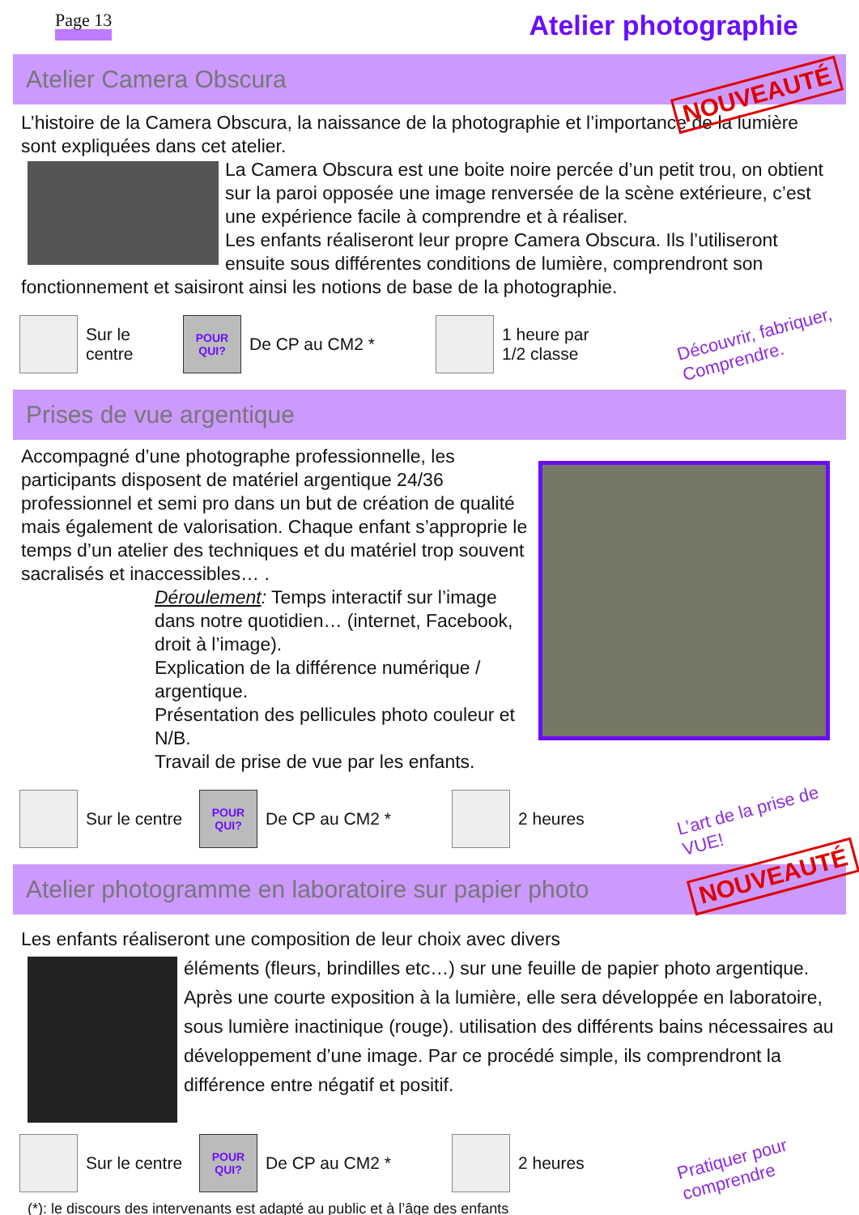Page 13
Atelier photographie
Atelier Camera Obscura
NOUVEAUTÉ
L’histoire de la Camera Obscura, la naissance de la photographie et l’importance de la lumière sont expliquées dans cet atelier.
La Camera Obscura est une boite noire percée d’un petit trou, on obtient sur la paroi opposée une image renversée de la scène extérieure, c’est une expérience facile à comprendre et à réaliser.
Les enfants réaliseront leur propre Camera Obscura. Ils l’utiliseront ensuite sous différentes conditions de lumière, comprendront son fonctionnement et saisiront ainsi les notions de base de la photographie.
Sur le centre
POUR
QUI?
De CP au CM2 *
1 heure par
1/2 classe
Découvrir, fabriquer, Comprendre.
Prises de vue argentique
Accompagné d’une photographe professionnelle, les participants disposent de matériel argentique 24/36 professionnel et semi pro dans un but de création de qualité mais également de valorisation. Chaque enfant s’approprie le temps d’un atelier des techniques et du matériel trop souvent sacralisés et inaccessibles… .
Déroulement: Temps interactif sur l’image dans notre quotidien… (internet, Facebook, droit à l’image).
Explication de la différence numérique / argentique.
Présentation des pellicules photo couleur et N/B.
Travail de prise de vue par les enfants.
Sur le centre
POUR
QUI?
De CP au CM2 * 2 heures
L’art de la prise de VUE!
Atelier photogramme en laboratoire sur papier photo
NOUVEAUTÉ
Les enfants réaliseront une composition de leur choix avec divers
éléments (fleurs, brindilles etc…) sur une feuille de papier photo argentique. Après une courte exposition à la lumière, elle sera développée en laboratoire, sous lumière inactinique (rouge). utilisation des différents bains nécessaires au développement d’une image. Par ce procédé simple, ils comprendront la différence entre négatif et positif.
Sur le centre
POUR
QUI?
De CP au CM2 * 2 heures
Pratiquer pour comprendre
(*): le discours des intervenants est adapté au public et à l’âge des enfants